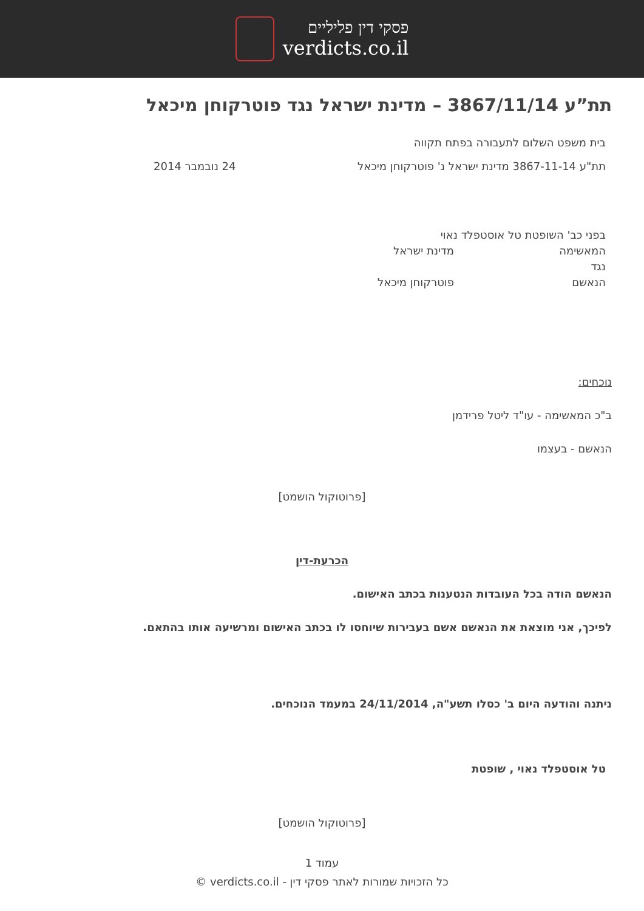פסקי דין פליליים
verdicts.co.il
תת”ע 3867/11/14 – מדינת ישראל נגד פוטרקוחן מיכאל
בית משפט השלום לתעבורה בפתח תקווה
תת"ע 3867-11-14 מדינת ישראל נ' פוטרקוחן מיכאל
24 נובמבר 2014
בפני כב' השופטת טל אוסטפלד נאוי
המאשימה מדינת ישראל
נגד
הנאשם פוטרקוחן מיכאל
נוכחים:
ב"כ המאשימה - עו"ד ליטל פרידמן
הנאשם - בעצמו
[פרוטוקול הושמט]
הכרעת-דין
הנאשם הודה בכל העובדות הנטענות בכתב האישום.
לפיכך, אני מוצאת את הנאשם אשם בעבירות שיוחסו לו בכתב האישום ומרשיעה אותו בהתאם.
ניתנה והודעה היום ב' כסלו תשע"ה, 24/11/2014 במעמד הנוכחים.
טל אוסטפלד נאוי , שופטת
[פרוטוקול הושמט]
עמוד 1
כל הזכויות שמורות לאתר פסקי דין - verdicts.co.il ©